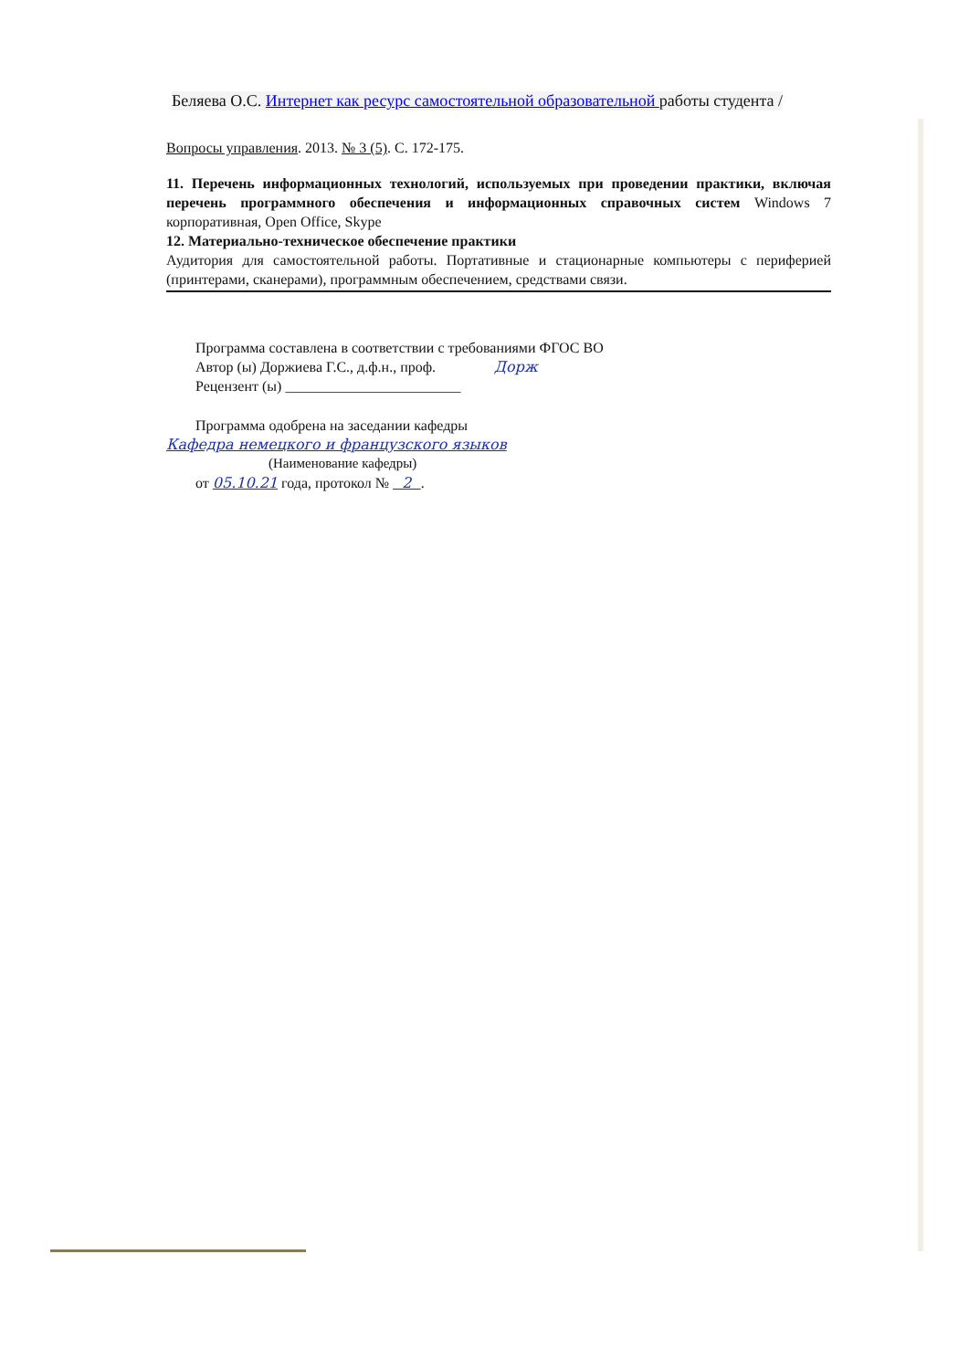Беляева О.С. Интернет как ресурс самостоятельной образовательной работы студента /
Вопросы управления. 2013. № 3 (5). С. 172-175.
11. Перечень информационных технологий, используемых при проведении практики, включая перечень программного обеспечения и информационных справочных систем Windows 7 корпоративная, Open Office, Skype
12. Материально-техническое обеспечение практики
Аудитория для самостоятельной работы. Портативные и стационарные компьютеры с периферией (принтерами, сканерами), программным обеспечением, средствами связи.
Программа составлена в соответствии с требованиями ФГОС ВО
Автор (ы) Доржиева Г.С., д.ф.н., проф. Дорж
Рецензент (ы) ________________________
Программа одобрена на заседании кафедры
Кафедра немецкого и французского языков
(Наименование кафедры)
от 05.10.21 года, протокол № 2 .